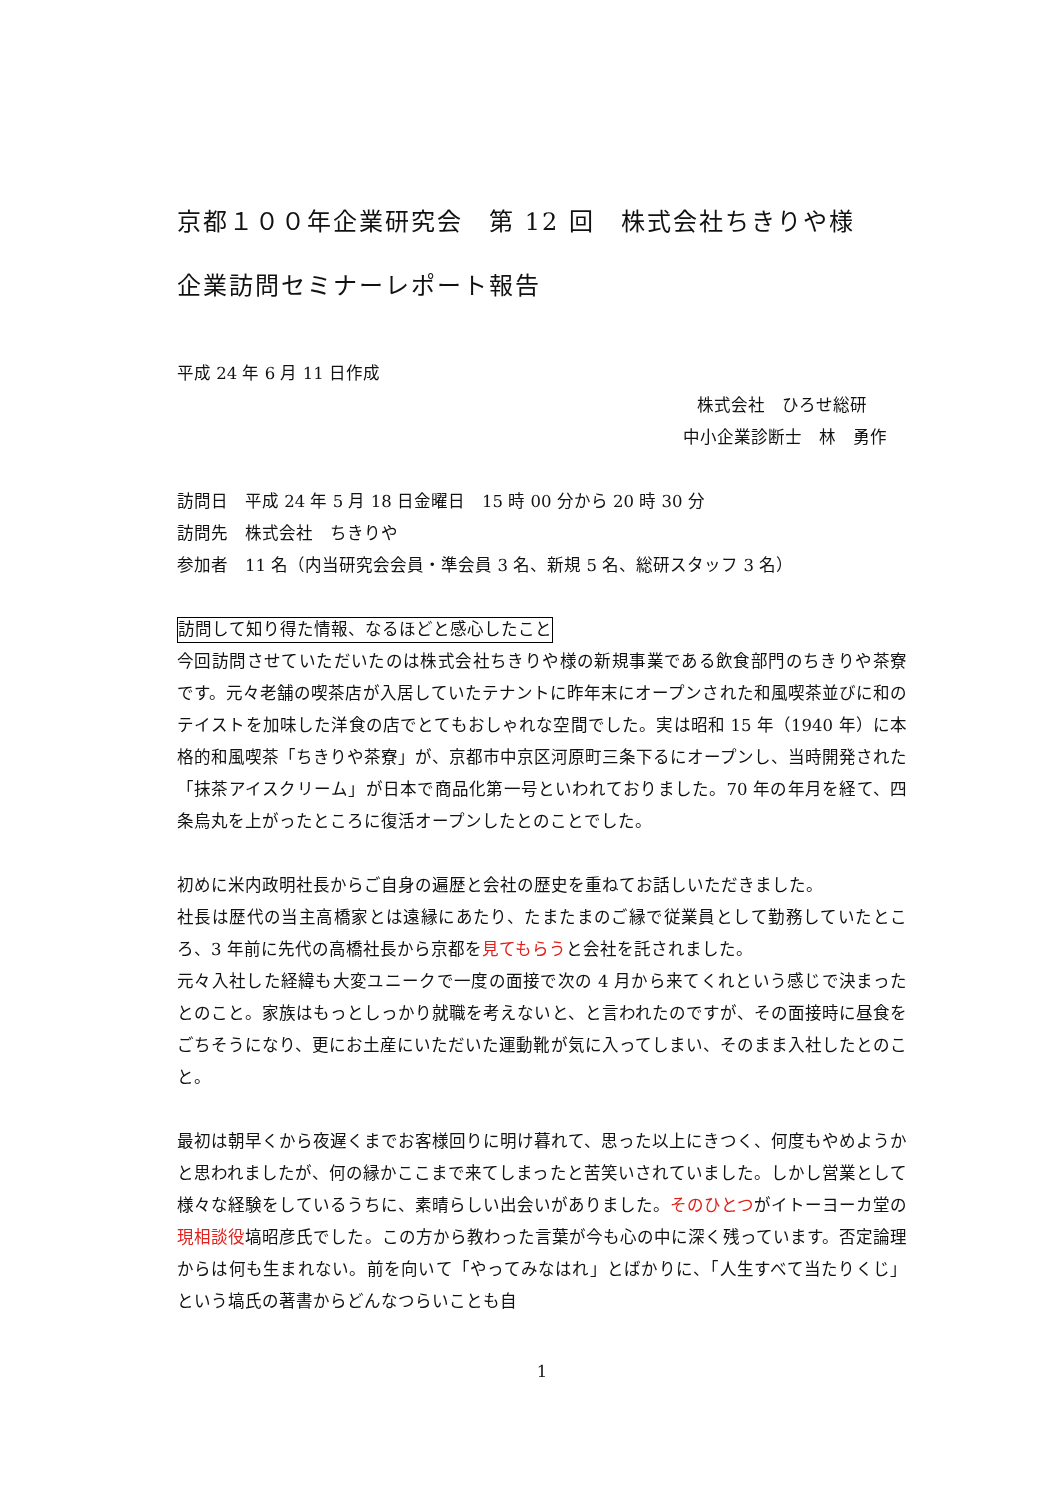京都１００年企業研究会　第 12 回　株式会社ちきりや様
企業訪問セミナーレポート報告
平成 24 年 6 月 11 日作成
株式会社　ひろせ総研
中小企業診断士　林　勇作
訪問日　平成 24 年 5 月 18 日金曜日　15 時 00 分から 20 時 30 分
訪問先　株式会社　ちきりや
参加者　11 名（内当研究会会員・準会員 3 名、新規 5 名、総研スタッフ 3 名）
訪問して知り得た情報、なるほどと感心したこと
今回訪問させていただいたのは株式会社ちきりや様の新規事業である飲食部門のちきりや茶寮です。元々老舗の喫茶店が入居していたテナントに昨年末にオープンされた和風喫茶並びに和のテイストを加味した洋食の店でとてもおしゃれな空間でした。実は昭和 15 年（1940 年）に本格的和風喫茶「ちきりや茶寮」が、京都市中京区河原町三条下るにオープンし、当時開発された「抹茶アイスクリーム」が日本で商品化第一号といわれておりました。70 年の年月を経て、四条烏丸を上がったところに復活オープンしたとのことでした。
初めに米内政明社長からご自身の遍歴と会社の歴史を重ねてお話しいただきました。
社長は歴代の当主高橋家とは遠縁にあたり、たまたまのご縁で従業員として勤務していたところ、3 年前に先代の高橋社長から京都を見てもらうと会社を託されました。
元々入社した経緯も大変ユニークで一度の面接で次の 4 月から来てくれという感じで決まったとのこと。家族はもっとしっかり就職を考えないと、と言われたのですが、その面接時に昼食をごちそうになり、更にお土産にいただいた運動靴が気に入ってしまい、そのまま入社したとのこと。
最初は朝早くから夜遅くまでお客様回りに明け暮れて、思った以上にきつく、何度もやめようかと思われましたが、何の縁かここまで来てしまったと苦笑いされていました。しかし営業として様々な経験をしているうちに、素晴らしい出会いがありました。そのひとつがイトーヨーカ堂の現相談役塙昭彦氏でした。この方から教わった言葉が今も心の中に深く残っています。否定論理からは何も生まれない。前を向いて「やってみなはれ」とばかりに、「人生すべて当たりくじ」という塙氏の著書からどんなつらいことも自
1